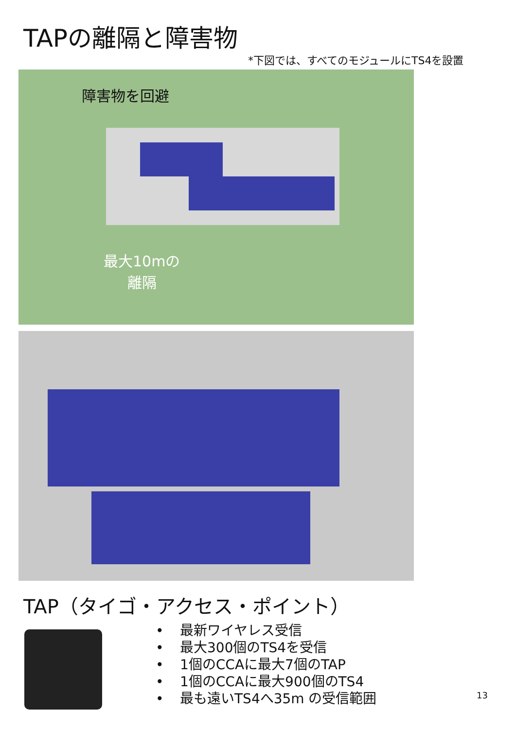TAPの離隔と障害物
*下図では、すべてのモジュールにTS4を設置
障害物を回避
最大10mの
離隔
TAP（タイゴ・アクセス・ポイント）
• 最新ワイヤレス受信
• 最大300個のTS4を受信
• 1個のCCAに最大7個のTAP
• 1個のCCAに最大900個のTS4
• 最も遠いTS4へ35m の受信範囲
13